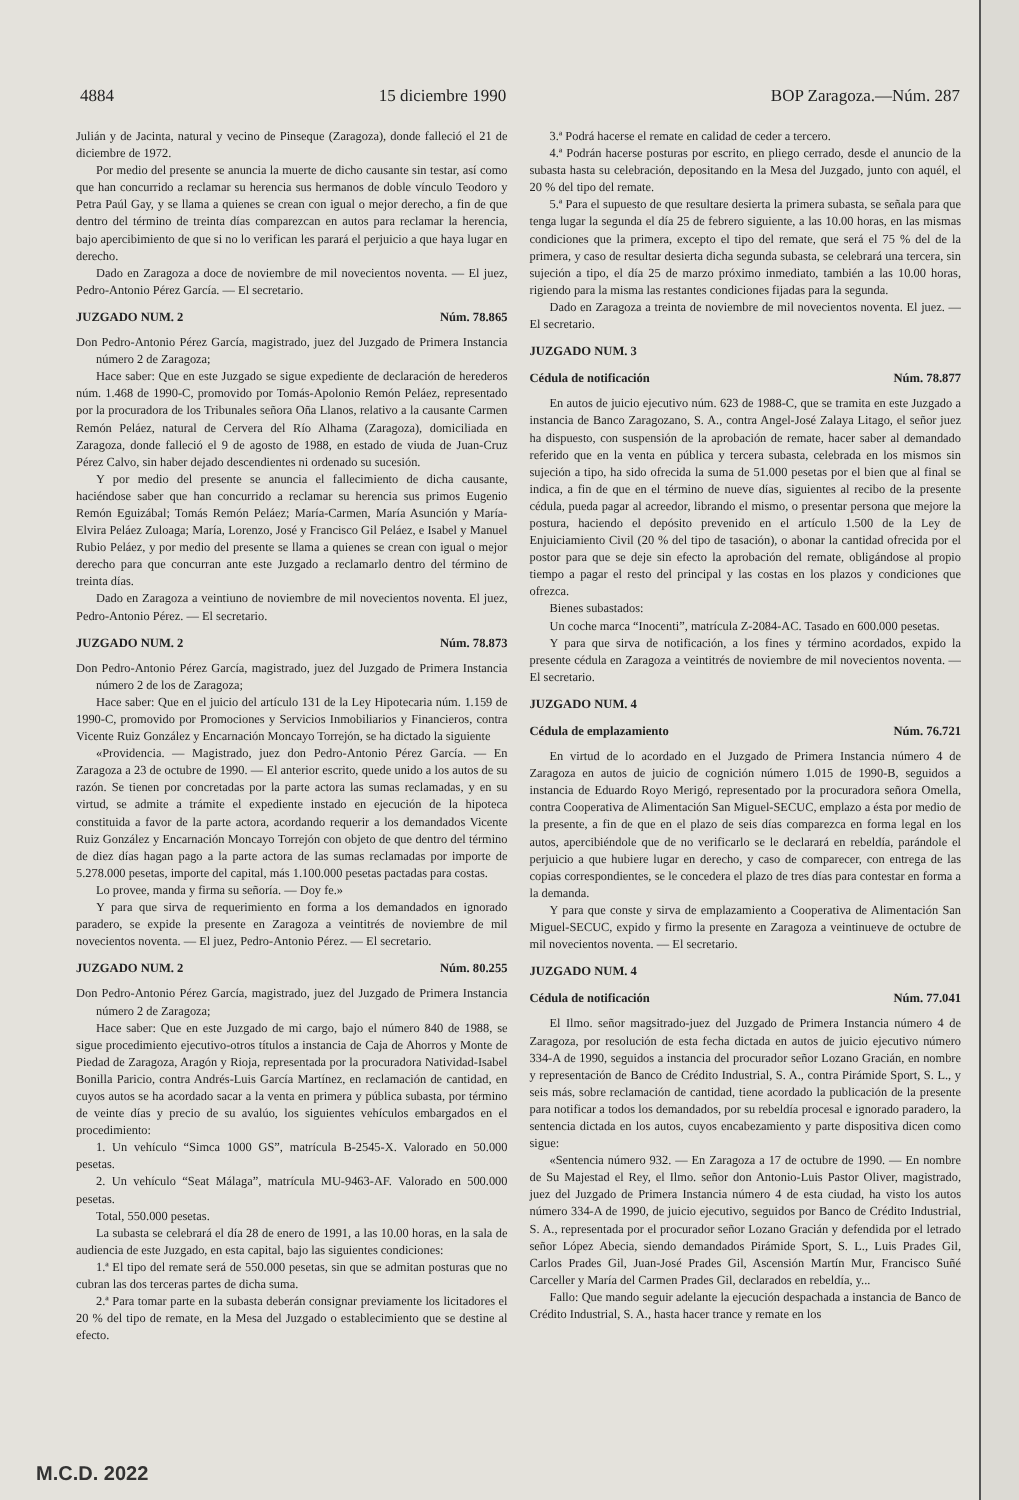4884 15 diciembre 1990 BOP Zaragoza.—Núm. 287
Julián y de Jacinta, natural y vecino de Pinseque (Zaragoza), donde falleció el 21 de diciembre de 1972.
Por medio del presente se anuncia la muerte de dicho causante sin testar, así como que han concurrido a reclamar su herencia sus hermanos de doble vínculo Teodoro y Petra Paúl Gay, y se llama a quienes se crean con igual o mejor derecho, a fin de que dentro del término de treinta días comparezcan en autos para reclamar la herencia, bajo apercibimiento de que si no lo verifican les parará el perjuicio a que haya lugar en derecho.
Dado en Zaragoza a doce de noviembre de mil novecientos noventa. — El juez, Pedro-Antonio Pérez García. — El secretario.
JUZGADO NUM. 2 Núm. 78.865
Don Pedro-Antonio Pérez García, magistrado, juez del Juzgado de Primera Instancia número 2 de Zaragoza;
Hace saber: Que en este Juzgado se sigue expediente de declaración de herederos núm. 1.468 de 1990-C, promovido por Tomás-Apolonio Remón Peláez, representado por la procuradora de los Tribunales señora Oña Llanos, relativo a la causante Carmen Remón Peláez, natural de Cervera del Río Alhama (Zaragoza), domiciliada en Zaragoza, donde falleció el 9 de agosto de 1988, en estado de viuda de Juan-Cruz Pérez Calvo, sin haber dejado descendientes ni ordenado su sucesión.
Y por medio del presente se anuncia el fallecimiento de dicha causante, haciéndose saber que han concurrido a reclamar su herencia sus primos Eugenio Remón Eguizábal; Tomás Remón Peláez; María-Carmen, María Asunción y María-Elvira Peláez Zuloaga; María, Lorenzo, José y Francisco Gil Peláez, e Isabel y Manuel Rubio Peláez, y por medio del presente se llama a quienes se crean con igual o mejor derecho para que concurran ante este Juzgado a reclamarlo dentro del término de treinta días.
Dado en Zaragoza a veintiuno de noviembre de mil novecientos noventa. El juez, Pedro-Antonio Pérez. — El secretario.
JUZGADO NUM. 2 Núm. 78.873
Don Pedro-Antonio Pérez García, magistrado, juez del Juzgado de Primera Instancia número 2 de los de Zaragoza;
Hace saber: Que en el juicio del artículo 131 de la Ley Hipotecaria núm. 1.159 de 1990-C, promovido por Promociones y Servicios Inmobiliarios y Financieros, contra Vicente Ruiz González y Encarnación Moncayo Torrejón, se ha dictado la siguiente
«Providencia. — Magistrado, juez don Pedro-Antonio Pérez García. — En Zaragoza a 23 de octubre de 1990. — El anterior escrito, quede unido a los autos de su razón. Se tienen por concretadas por la parte actora las sumas reclamadas, y en su virtud, se admite a trámite el expediente instado en ejecución de la hipoteca constituida a favor de la parte actora, acordando requerir a los demandados Vicente Ruiz González y Encarnación Moncayo Torrejón con objeto de que dentro del término de diez días hagan pago a la parte actora de las sumas reclamadas por importe de 5.278.000 pesetas, importe del capital, más 1.100.000 pesetas pactadas para costas.
Lo provee, manda y firma su señoría. — Doy fe.»
Y para que sirva de requerimiento en forma a los demandados en ignorado paradero, se expide la presente en Zaragoza a veintitrés de noviembre de mil novecientos noventa. — El juez, Pedro-Antonio Pérez. — El secretario.
JUZGADO NUM. 2 Núm. 80.255
Don Pedro-Antonio Pérez García, magistrado, juez del Juzgado de Primera Instancia número 2 de Zaragoza;
Hace saber: Que en este Juzgado de mi cargo, bajo el número 840 de 1988, se sigue procedimiento ejecutivo-otros títulos a instancia de Caja de Ahorros y Monte de Piedad de Zaragoza, Aragón y Rioja, representada por la procuradora Natividad-Isabel Bonilla Paricio, contra Andrés-Luis García Martínez, en reclamación de cantidad, en cuyos autos se ha acordado sacar a la venta en primera y pública subasta, por término de veinte días y precio de su avalúo, los siguientes vehículos embargados en el procedimiento:
1. Un vehículo “Simca 1000 GS”, matrícula B-2545-X. Valorado en 50.000 pesetas.
2. Un vehículo “Seat Málaga”, matrícula MU-9463-AF. Valorado en 500.000 pesetas.
Total, 550.000 pesetas.
La subasta se celebrará el día 28 de enero de 1991, a las 10.00 horas, en la sala de audiencia de este Juzgado, en esta capital, bajo las siguientes condiciones:
1.ª El tipo del remate será de 550.000 pesetas, sin que se admitan posturas que no cubran las dos terceras partes de dicha suma.
2.ª Para tomar parte en la subasta deberán consignar previamente los licitadores el 20 % del tipo de remate, en la Mesa del Juzgado o establecimiento que se destine al efecto.
3.ª Podrá hacerse el remate en calidad de ceder a tercero.
4.ª Podrán hacerse posturas por escrito, en pliego cerrado, desde el anuncio de la subasta hasta su celebración, depositando en la Mesa del Juzgado, junto con aquél, el 20 % del tipo del remate.
5.ª Para el supuesto de que resultare desierta la primera subasta, se señala para que tenga lugar la segunda el día 25 de febrero siguiente, a las 10.00 horas, en las mismas condiciones que la primera, excepto el tipo del remate, que será el 75 % del de la primera, y caso de resultar desierta dicha segunda subasta, se celebrará una tercera, sin sujeción a tipo, el día 25 de marzo próximo inmediato, también a las 10.00 horas, rigiendo para la misma las restantes condiciones fijadas para la segunda.
Dado en Zaragoza a treinta de noviembre de mil novecientos noventa. El juez. — El secretario.
JUZGADO NUM. 3
Cédula de notificación Núm. 78.877
En autos de juicio ejecutivo núm. 623 de 1988-C, que se tramita en este Juzgado a instancia de Banco Zaragozano, S. A., contra Angel-José Zalaya Litago, el señor juez ha dispuesto, con suspensión de la aprobación de remate, hacer saber al demandado referido que en la venta en pública y tercera subasta, celebrada en los mismos sin sujeción a tipo, ha sido ofrecida la suma de 51.000 pesetas por el bien que al final se indica, a fin de que en el término de nueve días, siguientes al recibo de la presente cédula, pueda pagar al acreedor, librando el mismo, o presentar persona que mejore la postura, haciendo el depósito prevenido en el artículo 1.500 de la Ley de Enjuiciamiento Civil (20 % del tipo de tasación), o abonar la cantidad ofrecida por el postor para que se deje sin efecto la aprobación del remate, obligándose al propio tiempo a pagar el resto del principal y las costas en los plazos y condiciones que ofrezca.
Bienes subastados:
Un coche marca “Inocenti”, matrícula Z-2084-AC. Tasado en 600.000 pesetas.
Y para que sirva de notificación, a los fines y término acordados, expido la presente cédula en Zaragoza a veintitrés de noviembre de mil novecientos noventa. — El secretario.
JUZGADO NUM. 4
Cédula de emplazamiento Núm. 76.721
En virtud de lo acordado en el Juzgado de Primera Instancia número 4 de Zaragoza en autos de juicio de cognición número 1.015 de 1990-B, seguidos a instancia de Eduardo Royo Merigó, representado por la procuradora señora Omella, contra Cooperativa de Alimentación San Miguel-SECUC, emplazo a ésta por medio de la presente, a fin de que en el plazo de seis días comparezca en forma legal en los autos, apercibiéndole que de no verificarlo se le declarará en rebeldía, parándole el perjuicio a que hubiere lugar en derecho, y caso de comparecer, con entrega de las copias correspondientes, se le concedera el plazo de tres días para contestar en forma a la demanda.
Y para que conste y sirva de emplazamiento a Cooperativa de Alimentación San Miguel-SECUC, expido y firmo la presente en Zaragoza a veintinueve de octubre de mil novecientos noventa. — El secretario.
JUZGADO NUM. 4
Cédula de notificación Núm. 77.041
El Ilmo. señor magsitrado-juez del Juzgado de Primera Instancia número 4 de Zaragoza, por resolución de esta fecha dictada en autos de juicio ejecutivo número 334-A de 1990, seguidos a instancia del procurador señor Lozano Gracián, en nombre y representación de Banco de Crédito Industrial, S. A., contra Pirámide Sport, S. L., y seis más, sobre reclamación de cantidad, tiene acordado la publicación de la presente para notificar a todos los demandados, por su rebeldía procesal e ignorado paradero, la sentencia dictada en los autos, cuyos encabezamiento y parte dispositiva dicen como sigue:
«Sentencia número 932. — En Zaragoza a 17 de octubre de 1990. — En nombre de Su Majestad el Rey, el Ilmo. señor don Antonio-Luis Pastor Oliver, magistrado, juez del Juzgado de Primera Instancia número 4 de esta ciudad, ha visto los autos número 334-A de 1990, de juicio ejecutivo, seguidos por Banco de Crédito Industrial, S. A., representada por el procurador señor Lozano Gracián y defendida por el letrado señor López Abecia, siendo demandados Pirámide Sport, S. L., Luis Prades Gil, Carlos Prades Gil, Juan-José Prades Gil, Ascensión Martín Mur, Francisco Suñé Carceller y María del Carmen Prades Gil, declarados en rebeldía, y...
Fallo: Que mando seguir adelante la ejecución despachada a instancia de Banco de Crédito Industrial, S. A., hasta hacer trance y remate en los
M.C.D. 2022